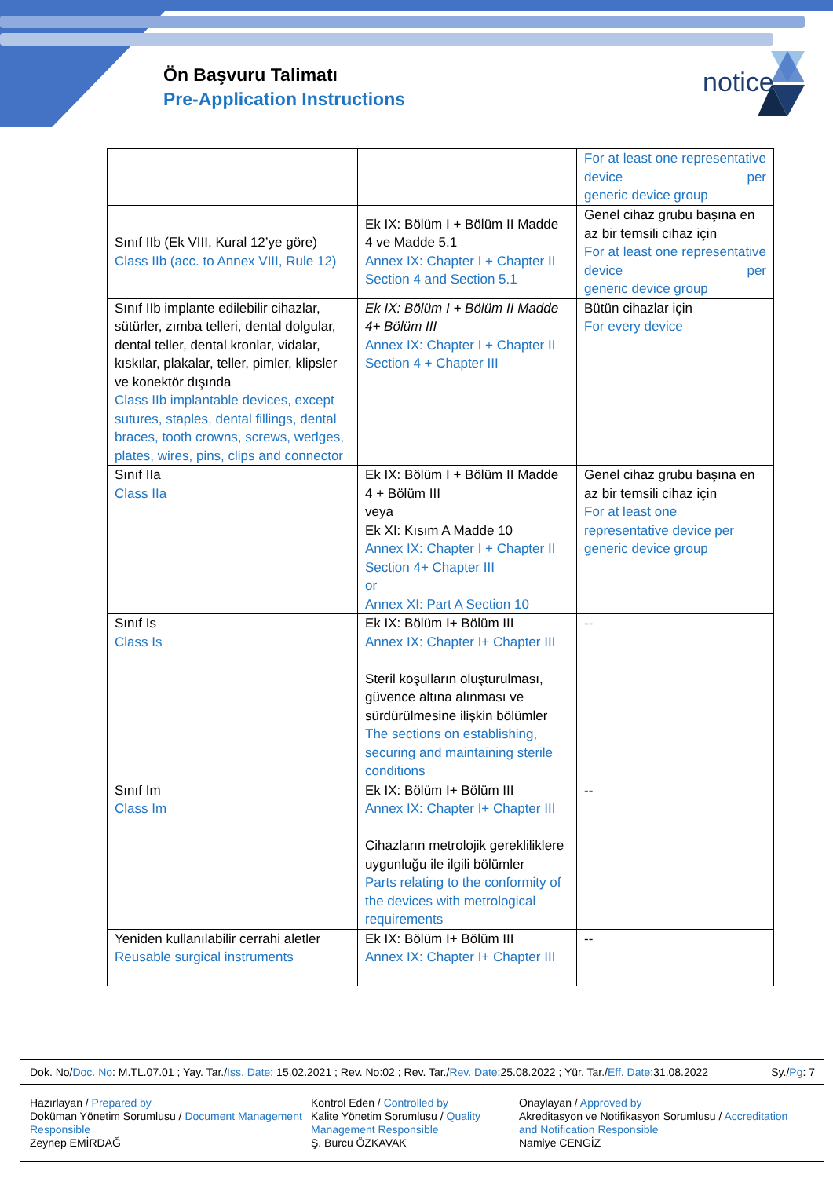Ön Başvuru Talimatı
Pre-Application Instructions
notice
| | | For at least one representative device per generic device group |
| Sınıf IIb (Ek VIII, Kural 12’ye göre) Class IIb (acc. to Annex VIII, Rule 12) | Ek IX: Bölüm I + Bölüm II Madde 4 ve Madde 5.1 Annex IX: Chapter I + Chapter II Section 4 and Section 5.1 | Genel cihaz grubu başına en az bir temsili cihaz için For at least one representative device per generic device group |
| Sınıf IIb implante edilebilir cihazlar, sütürler, zımba telleri, dental dolgular, dental teller, dental kronlar, vidalar, kıskılar, plakalar, teller, pimler, klipsler ve konektör dışında Class IIb implantable devices, except sutures, staples, dental fillings, dental braces, tooth crowns, screws, wedges, plates, wires, pins, clips and connector | Ek IX: Bölüm I + Bölüm II Madde 4+ Bölüm III Annex IX: Chapter I + Chapter II Section 4 + Chapter III | Bütün cihazlar için For every device |
| Sınıf IIa Class IIa | Ek IX: Bölüm I + Bölüm II Madde 4 + Bölüm III veya Ek XI: Kısım A Madde 10 Annex IX: Chapter I + Chapter II Section 4+ Chapter III or Annex XI: Part A Section 10 | Genel cihaz grubu başına en az bir temsili cihaz için For at least one representative device per generic device group |
| Sınıf Is Class Is | Ek IX: Bölüm I+ Bölüm III Annex IX: Chapter I+ Chapter III Steril koşulların oluşturulması, güvence altına alınması ve sürdürülmesine ilişkin bölümler The sections on establishing, securing and maintaining sterile conditions | -- |
| Sınıf Im Class Im | Ek IX: Bölüm I+ Bölüm III Annex IX: Chapter I+ Chapter III Cihazların metrolojik gerekliliklere uygunluğu ile ilgili bölümler Parts relating to the conformity of the devices with metrological requirements | -- |
| Yeniden kullanılabilir cerrahi aletler Reusable surgical instruments | Ek IX: Bölüm I+ Bölüm III Annex IX: Chapter I+ Chapter III | -- |
Dok. No/Doc. No: M.TL.07.01 ; Yay. Tar./Iss. Date: 15.02.2021 ; Rev. No:02 ; Rev. Tar./Rev. Date:25.08.2022 ; Yür. Tar./Eff. Date:31.08.2022 Sy./Pg: 7
Hazırlayan / Prepared by
Doküman Yönetim Sorumlusu / Document Management Responsible
Zeynep EMİRDAĞ
Kontrol Eden / Controlled by
Kalite Yönetim Sorumlusu / Quality Management Responsible
Ş. Burcu ÖZKAVAK
Onaylayan / Approved by
Akreditasyon ve Notifikasyon Sorumlusu / Accreditation and Notification Responsible
Namiye CENGİZ